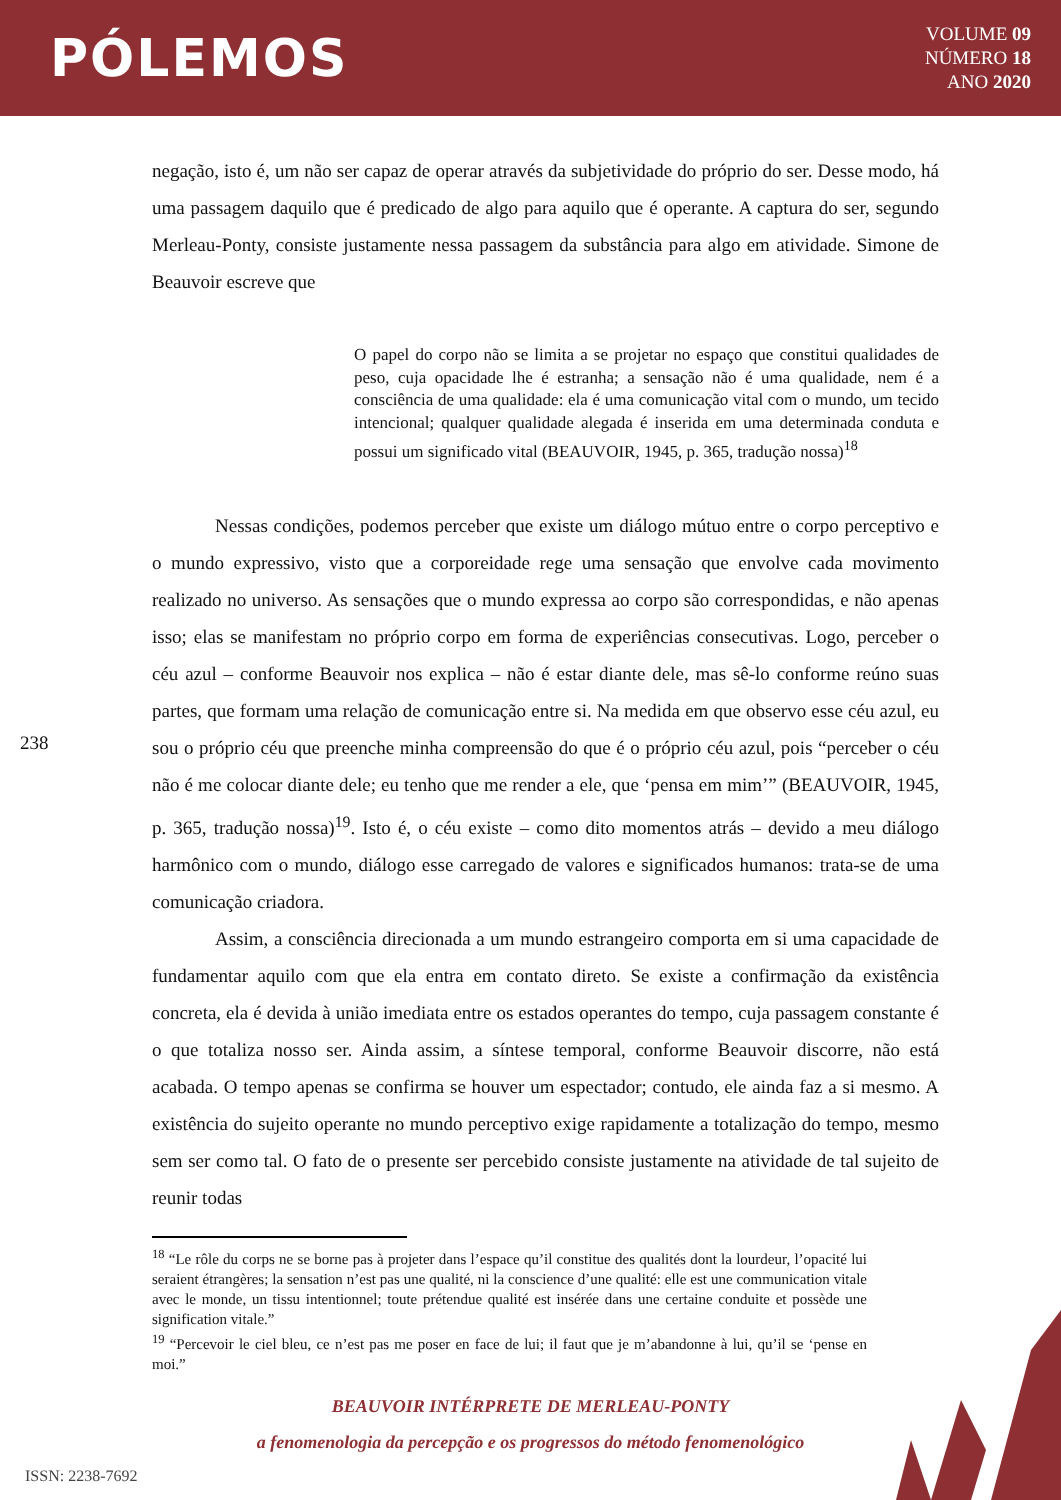PÓLEMOS
VOLUME 09
NÚMERO 18
ANO 2020
negação, isto é, um não ser capaz de operar através da subjetividade do próprio do ser. Desse modo, há uma passagem daquilo que é predicado de algo para aquilo que é operante. A captura do ser, segundo Merleau-Ponty, consiste justamente nessa passagem da substância para algo em atividade. Simone de Beauvoir escreve que
O papel do corpo não se limita a se projetar no espaço que constitui qualidades de peso, cuja opacidade lhe é estranha; a sensação não é uma qualidade, nem é a consciência de uma qualidade: ela é uma comunicação vital com o mundo, um tecido intencional; qualquer qualidade alegada é inserida em uma determinada conduta e possui um significado vital (BEAUVOIR, 1945, p. 365, tradução nossa)<sup>18</sup>
Nessas condições, podemos perceber que existe um diálogo mútuo entre o corpo perceptivo e o mundo expressivo, visto que a corporeidade rege uma sensação que envolve cada movimento realizado no universo. As sensações que o mundo expressa ao corpo são correspondidas, e não apenas isso; elas se manifestam no próprio corpo em forma de experiências consecutivas. Logo, perceber o céu azul – conforme Beauvoir nos explica – não é estar diante dele, mas sê-lo conforme reúno suas partes, que formam uma relação de comunicação entre si. Na medida em que observo esse céu azul, eu sou o próprio céu que preenche minha compreensão do que é o próprio céu azul, pois “perceber o céu não é me colocar diante dele; eu tenho que me render a ele, que ‘pensa em mim’” (BEAUVOIR, 1945, p. 365, tradução nossa)<sup>19</sup>. Isto é, o céu existe – como dito momentos atrás – devido a meu diálogo harmônico com o mundo, diálogo esse carregado de valores e significados humanos: trata-se de uma comunicação criadora.
Assim, a consciência direcionada a um mundo estrangeiro comporta em si uma capacidade de fundamentar aquilo com que ela entra em contato direto. Se existe a confirmação da existência concreta, ela é devida à união imediata entre os estados operantes do tempo, cuja passagem constante é o que totaliza nosso ser. Ainda assim, a síntese temporal, conforme Beauvoir discorre, não está acabada. O tempo apenas se confirma se houver um espectador; contudo, ele ainda faz a si mesmo. A existência do sujeito operante no mundo perceptivo exige rapidamente a totalização do tempo, mesmo sem ser como tal. O fato de o presente ser percebido consiste justamente na atividade de tal sujeito de reunir todas
238
<sup>18</sup> “Le rôle du corps ne se borne pas à projeter dans l’espace qu’il constitue des qualités dont la lourdeur, l’opacité lui seraient étrangères; la sensation n’est pas une qualité, ni la conscience d’une qualité: elle est une communication vitale avec le monde, un tissu intentionnel; toute prétendue qualité est insérée dans une certaine conduite et possède une signification vitale.”
<sup>19</sup> “Percevoir le ciel bleu, ce n’est pas me poser en face de lui; il faut que je m’abandonne à lui, qu’il se ‘pense en moi.”
BEAUVOIR INTÉRPRETE DE MERLEAU-PONTY
a fenomenologia da percepção e os progressos do método fenomenológico
ISSN: 2238-7692